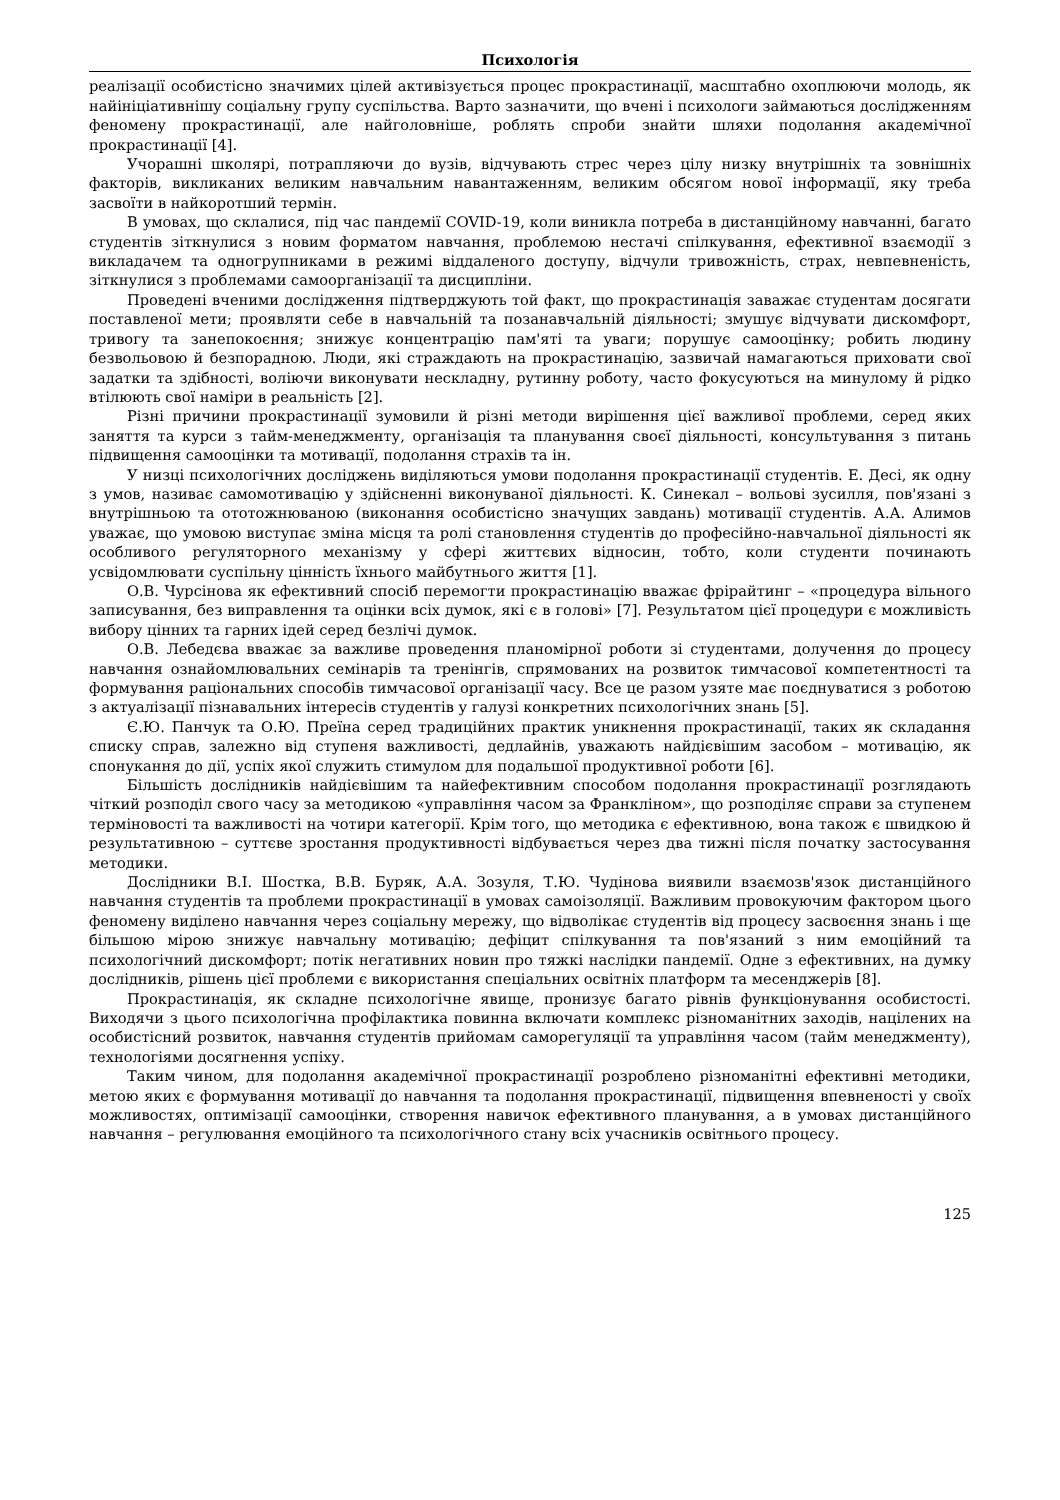Психологія
реалізації особистісно значимих цілей активізується процес прокрастинації, масштабно охоплюючи молодь, як найініціативнішу соціальну групу суспільства. Варто зазначити, що вчені і психологи займаються дослідженням феномену прокрастинації, але найголовніше, роблять спроби знайти шляхи подолання академічної прокрастинації [4].
Учорашні школярі, потрапляючи до вузів, відчувають стрес через цілу низку внутрішніх та зовнішніх факторів, викликаних великим навчальним навантаженням, великим обсягом нової інформації, яку треба засвоїти в найкоротший термін.
В умовах, що склалися, під час пандемії COVID-19, коли виникла потреба в дистанційному навчанні, багато студентів зіткнулися з новим форматом навчання, проблемою нестачі спілкування, ефективної взаємодії з викладачем та одногрупниками в режимі віддаленого доступу, відчули тривожність, страх, невпевненість, зіткнулися з проблемами самоорганізації та дисципліни.
Проведені вченими дослідження підтверджують той факт, що прокрастинація заважає студентам досягати поставленої мети; проявляти себе в навчальній та позанавчальній діяльності; змушує відчувати дискомфорт, тривогу та занепокоєння; знижує концентрацію пам'яті та уваги; порушує самооцінку; робить людину безвольовою й безпорадною. Люди, які страждають на прокрастинацію, зазвичай намагаються приховати свої задатки та здібності, воліючи виконувати нескладну, рутинну роботу, часто фокусуються на минулому й рідко втілюють свої наміри в реальність [2].
Різні причини прокрастинації зумовили й різні методи вирішення цієї важливої проблеми, серед яких заняття та курси з тайм-менеджменту, організація та планування своєї діяльності, консультування з питань підвищення самооцінки та мотивації, подолання страхів та ін.
У низці психологічних досліджень виділяються умови подолання прокрастинації студентів. Е. Десі, як одну з умов, називає самомотивацію у здійсненні виконуваної діяльності. К. Синекал – вольові зусилля, пов'язані з внутрішньою та ототожнюваною (виконання особистісно значущих завдань) мотивації студентів. А.А. Алимов уважає, що умовою виступає зміна місця та ролі становлення студентів до професійно-навчальної діяльності як особливого регуляторного механізму у сфері життєвих відносин, тобто, коли студенти починають усвідомлювати суспільну цінність їхнього майбутнього життя [1].
О.В. Чурсінова як ефективний спосіб перемогти прокрастинацію вважає фрірайтинг – «процедура вільного записування, без виправлення та оцінки всіх думок, які є в голові» [7]. Результатом цієї процедури є можливість вибору цінних та гарних ідей серед безлічі думок.
О.В. Лебедєва вважає за важливе проведення планомірної роботи зі студентами, долучення до процесу навчання ознайомлювальних семінарів та тренінгів, спрямованих на розвиток тимчасової компетентності та формування раціональних способів тимчасової організації часу. Все це разом узяте має поєднуватися з роботою з актуалізації пізнавальних інтересів студентів у галузі конкретних психологічних знань [5].
Є.Ю. Панчук та О.Ю. Преїна серед традиційних практик уникнення прокрастинації, таких як складання списку справ, залежно від ступеня важливості, дедлайнів, уважають найдієвішим засобом – мотивацію, як спонукання до дії, успіх якої служить стимулом для подальшої продуктивної роботи [6].
Більшість дослідників найдієвішим та найефективним способом подолання прокрастинації розглядають чіткий розподіл свого часу за методикою «управління часом за Франкліном», що розподіляє справи за ступенем терміновості та важливості на чотири категорії. Крім того, що методика є ефективною, вона також є швидкою й результативною – суттєве зростання продуктивності відбувається через два тижні після початку застосування методики.
Дослідники В.І. Шостка, В.В. Буряк, А.А. Зозуля, Т.Ю. Чудінова виявили взаємозв'язок дистанційного навчання студентів та проблеми прокрастинації в умовах самоізоляції. Важливим провокуючим фактором цього феномену виділено навчання через соціальну мережу, що відволікає студентів від процесу засвоєння знань і ще більшою мірою знижує навчальну мотивацію; дефіцит спілкування та пов'язаний з ним емоційний та психологічний дискомфорт; потік негативних новин про тяжкі наслідки пандемії. Одне з ефективних, на думку дослідників, рішень цієї проблеми є використання спеціальних освітніх платформ та месенджерів [8].
Прокрастинація, як складне психологічне явище, пронизує багато рівнів функціонування особистості. Виходячи з цього психологічна профілактика повинна включати комплекс різноманітних заходів, націлених на особистісний розвиток, навчання студентів прийомам саморегуляції та управління часом (тайм менеджменту), технологіями досягнення успіху.
Таким чином, для подолання академічної прокрастинації розроблено різноманітні ефективні методики, метою яких є формування мотивації до навчання та подолання прокрастинації, підвищення впевненості у своїх можливостях, оптимізації самооцінки, створення навичок ефективного планування, а в умовах дистанційного навчання – регулювання емоційного та психологічного стану всіх учасників освітнього процесу.
125